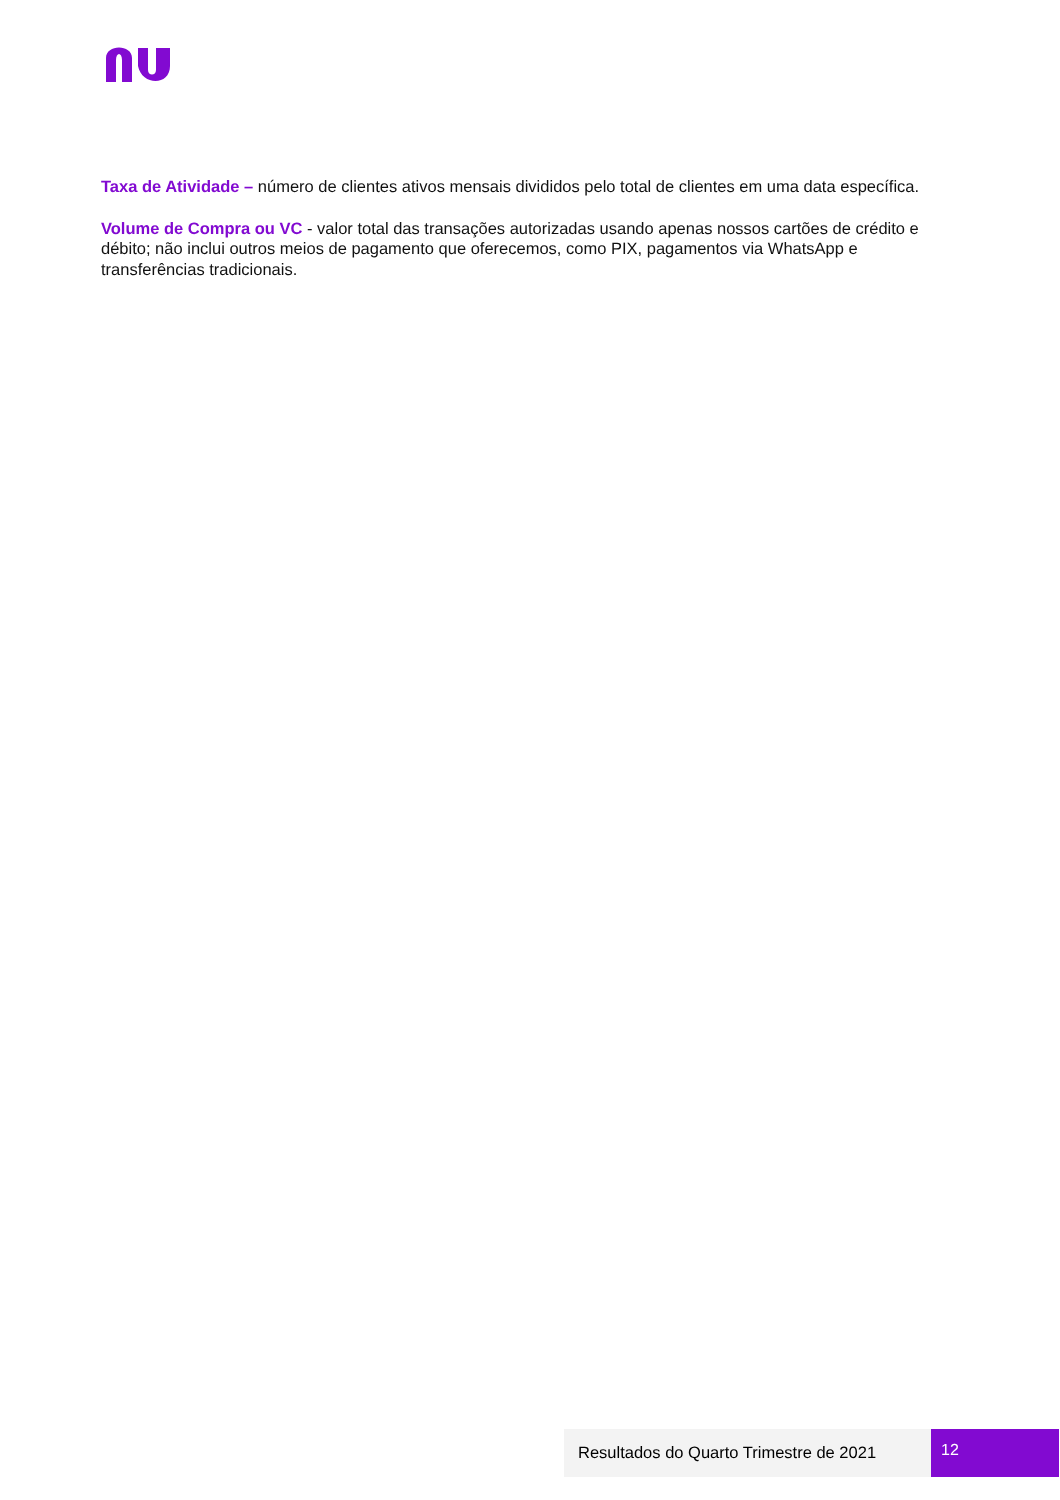Taxa de Atividade – número de clientes ativos mensais divididos pelo total de clientes em uma data específica.
Volume de Compra ou VC - valor total das transações autorizadas usando apenas nossos cartões de crédito e débito; não inclui outros meios de pagamento que oferecemos, como PIX, pagamentos via WhatsApp e transferências tradicionais.
Resultados do Quarto Trimestre de 2021
12